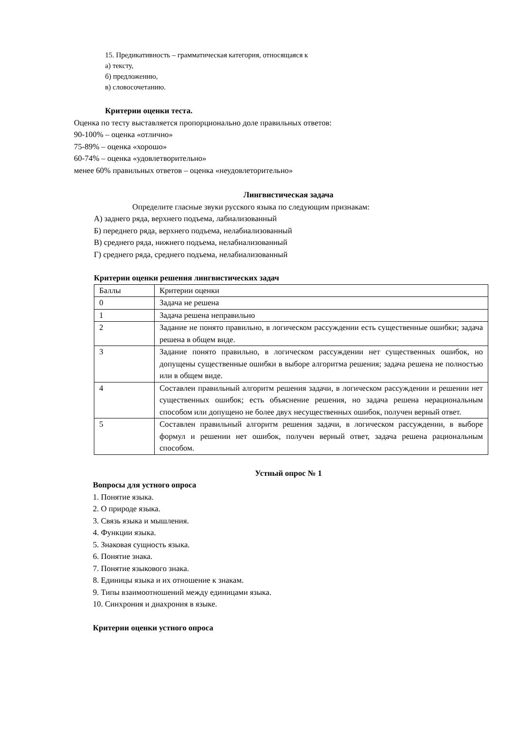15. Предикативность – грамматическая категория, относящаяся к
а) тексту,
б) предложению,
в) словосочетанию.
Критерии оценки теста.
Оценка по тесту выставляется пропорционально доле правильных ответов:
90-100% – оценка «отлично»
75-89% – оценка «хорошо»
60-74% – оценка «удовлетворительно»
менее 60% правильных ответов – оценка «неудовлеторительно»
Лингвистическая задача
Определите гласные звуки русского языка по следующим признакам:
А) заднего ряда, верхнего подъема, лабиализованный
Б) переднего ряда, верхнего подъема, нелабиализованный
В) среднего ряда, нижнего подъема, нелабиализованный
Г) среднего ряда, среднего подъема, нелабиализованный
Критерии оценки решения лингвистических задач
| Баллы | Критерии оценки |
| 0 | Задача не решена |
| 1 | Задача решена неправильно |
| 2 | Задание не понято правильно, в логическом рассуждении есть существенные ошибки; задача решена в общем виде. |
| 3 | Задание понято правильно, в логическом рассуждении нет существенных ошибок, но допущены существенные ошибки в выборе алгоритма решения; задача решена не полностью или в общем виде. |
| 4 | Составлен правильный алгоритм решения задачи, в логическом рассуждении и решении нет существенных ошибок; есть объяснение решения, но задача решена нерациональным способом или допущено не более двух несущественных ошибок, получен верный ответ. |
| 5 | Составлен правильный алгоритм решения задачи, в логическом рассуждении, в выборе формул и решении нет ошибок, получен верный ответ, задача решена рациональным способом. |
Устный опрос № 1
Вопросы для устного опроса
1. Понятие языка.
2. О природе языка.
3. Связь языка и мышления.
4. Функции языка.
5. Знаковая сущность языка.
6. Понятие знака.
7. Понятие языкового знака.
8. Единицы языка и их отношение к знакам.
9. Типы взаимоотношений между единицами языка.
10. Синхрония и диахрония в языке.
Критерии оценки устного опроса